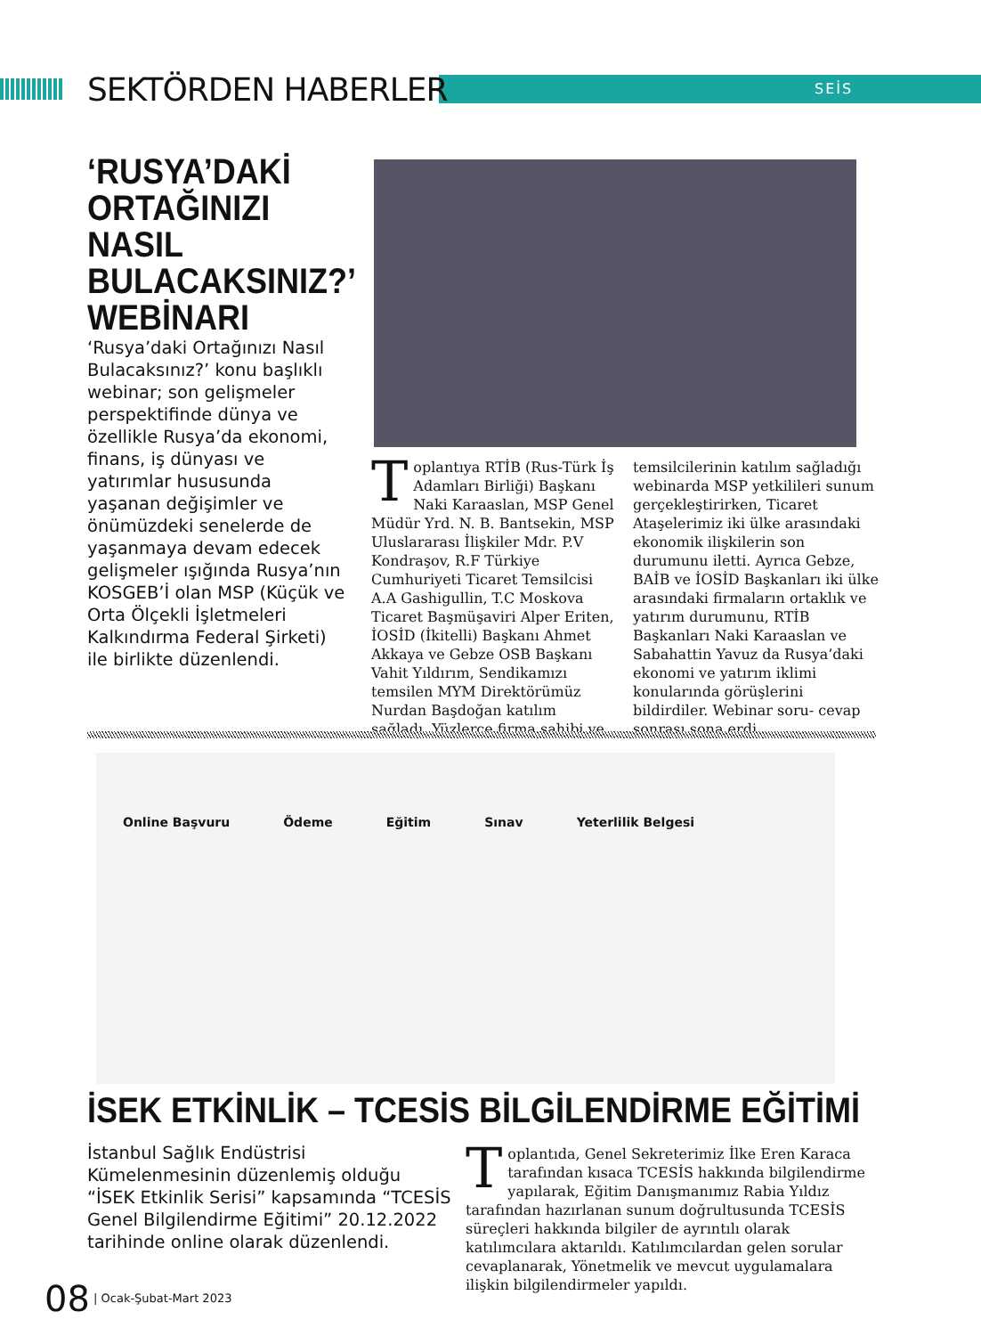SEKTÖRDEN HABERLER SEİS
‘RUSYA’DAKİ ORTAĞINIZI NASIL BULACAKSINIZ?’ WEBİNARI
‘Rusya’daki Ortağınızı Nasıl Bulacaksınız?’ konu başlıklı webinar; son gelişmeler perspektifinde dünya ve özellikle Rusya’da ekonomi, finans, iş dünyası ve yatırımlar hususunda yaşanan değişimler ve önümüzdeki senelerde de yaşanmaya devam edecek gelişmeler ışığında Rusya’nın KOSGEB’İ olan MSP (Küçük ve Orta Ölçekli İşletmeleri Kalkındırma Federal Şirketi) ile birlikte düzenlendi.
Toplantıya RTİB (Rus-Türk İş Adamları Birliği) Başkanı Naki Karaaslan, MSP Genel Müdür Yrd. N. B. Bantsekin, MSP Uluslararası İlişkiler Mdr. P.V Kondraşov, R.F Türkiye Cumhuriyeti Ticaret Temsilcisi A.A Gashigullin, T.C Moskova Ticaret Başmüşaviri Alper Eriten, İOSİD (İkitelli) Başkanı Ahmet Akkaya ve Gebze OSB Başkanı Vahit Yıldırım, Sendikamızı temsilen MYM Direktörümüz Nurdan Başdoğan katılım sağladı. Yüzlerce firma sahibi ve
temsilcilerinin katılım sağladığı webinarda MSP yetkilileri sunum gerçekleştirirken, Ticaret Ataşelerimiz iki ülke arasındaki ekonomik ilişkilerin son durumunu iletti. Ayrıca Gebze, BAİB ve İOSİD Başkanları iki ülke arasındaki firmaların ortaklık ve yatırım durumunu, RTİB Başkanları Naki Karaaslan ve Sabahattin Yavuz da Rusya’daki ekonomi ve yatırım iklimi konularında görüşlerini bildirdiler. Webinar soru- cevap sonrası sona erdi.
Online Başvuru Ödeme Eğitim Sınav Yeterlilik Belgesi
İSEK ETKİNLİK – TCESİS BİLGİLENDİRME EĞİTİMİ
İstanbul Sağlık Endüstrisi Kümelenmesinin düzenlemiş olduğu “İSEK Etkinlik Serisi” kapsamında “TCESİS Genel Bilgilendirme Eğitimi” 20.12.2022 tarihinde online olarak düzenlendi.
Toplantıda, Genel Sekreterimiz İlke Eren Karaca tarafından kısaca TCESİS hakkında bilgilendirme yapılarak, Eğitim Danışmanımız Rabia Yıldız tarafından hazırlanan sunum doğrultusunda TCESİS süreçleri hakkında bilgiler de ayrıntılı olarak katılımcılara aktarıldı. Katılımcılardan gelen sorular cevaplanarak, Yönetmelik ve mevcut uygulamalara ilişkin bilgilendirmeler yapıldı.
08 | Ocak-Şubat-Mart 2023